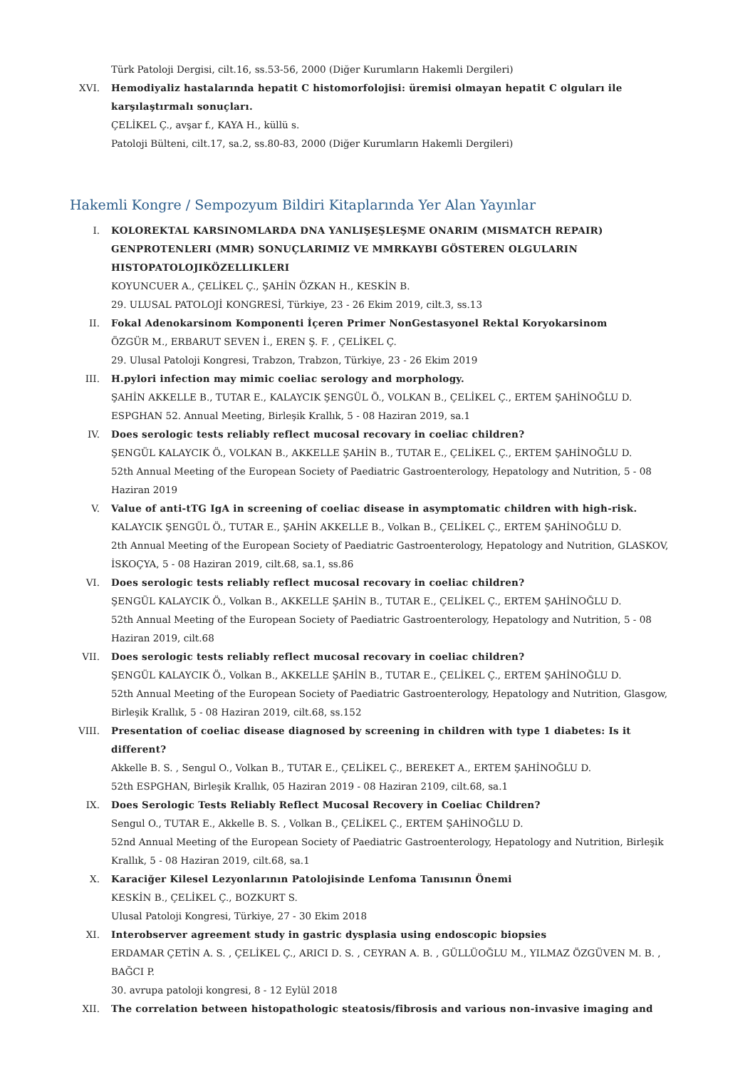Türk Patoloji Dergisi, cilt.16, ss.53-56, 2000 (Diğer Kurumların Hakemli Dergileri)
XVI. Hemodiyaliz hastalarında hepatit C histomorfolojisi: üremisi olmayan hepatit C olguları ile karşılaştırmalı sonuçları.
ÇELİKEL Ç., avşar f., KAYA H., küllü s.
Patoloji Bülteni, cilt.17, sa.2, ss.80-83, 2000 (Diğer Kurumların Hakemli Dergileri)
Hakemli Kongre / Sempozyum Bildiri Kitaplarında Yer Alan Yayınlar
I. KOLOREKTAL KARSINOMLARDA DNA YANLIŞEŞLEŞME ONARIM (MISMATCH REPAIR) GENPROTENLERI (MMR) SONUÇLARIMIZ VE MMRKAYBI GÖSTEREN OLGULARIN HISTOPATOLOJIKÖZELLIKLERI
KOYUNCUER A., ÇELİKEL Ç., ŞAHİN ÖZKAN H., KESKİN B.
29. ULUSAL PATOLOJİ KONGRESİ, Türkiye, 23 - 26 Ekim 2019, cilt.3, ss.13
II. Fokal Adenokarsinom Komponenti İçeren Primer NonGestasyonel Rektal Koryokarsinom
ÖZGÜR M., ERBARUT SEVEN İ., EREN Ş. F. , ÇELİKEL Ç.
29. Ulusal Patoloji Kongresi, Trabzon, Trabzon, Türkiye, 23 - 26 Ekim 2019
III. H.pylori infection may mimic coeliac serology and morphology.
ŞAHİN AKKELLE B., TUTAR E., KALAYCIK ŞENGÜL Ö., VOLKAN B., ÇELİKEL Ç., ERTEM ŞAHİNOĞLU D.
ESPGHAN 52. Annual Meeting, Birleşik Krallık, 5 - 08 Haziran 2019, sa.1
IV. Does serologic tests reliably reflect mucosal recovary in coeliac children?
ŞENGÜL KALAYCIK Ö., VOLKAN B., AKKELLE ŞAHİN B., TUTAR E., ÇELİKEL Ç., ERTEM ŞAHİNOĞLU D.
52th Annual Meeting of the European Society of Paediatric Gastroenterology, Hepatology and Nutrition, 5 - 08 Haziran 2019
V. Value of anti-tTG IgA in screening of coeliac disease in asymptomatic children with high-risk.
KALAYCIK ŞENGÜL Ö., TUTAR E., ŞAHİN AKKELLE B., Volkan B., ÇELİKEL Ç., ERTEM ŞAHİNOĞLU D.
2th Annual Meeting of the European Society of Paediatric Gastroenterology, Hepatology and Nutrition, GLASKOV, İSKOÇYA, 5 - 08 Haziran 2019, cilt.68, sa.1, ss.86
VI. Does serologic tests reliably reflect mucosal recovary in coeliac children?
ŞENGÜL KALAYCIK Ö., Volkan B., AKKELLE ŞAHİN B., TUTAR E., ÇELİKEL Ç., ERTEM ŞAHİNOĞLU D.
52th Annual Meeting of the European Society of Paediatric Gastroenterology, Hepatology and Nutrition, 5 - 08 Haziran 2019, cilt.68
VII. Does serologic tests reliably reflect mucosal recovary in coeliac children?
ŞENGÜL KALAYCIK Ö., Volkan B., AKKELLE ŞAHİN B., TUTAR E., ÇELİKEL Ç., ERTEM ŞAHİNOĞLU D.
52th Annual Meeting of the European Society of Paediatric Gastroenterology, Hepatology and Nutrition, Glasgow, Birleşik Krallık, 5 - 08 Haziran 2019, cilt.68, ss.152
VIII. Presentation of coeliac disease diagnosed by screening in children with type 1 diabetes: Is it different?
Akkelle B. S. , Sengul O., Volkan B., TUTAR E., ÇELİKEL Ç., BEREKET A., ERTEM ŞAHİNOĞLU D.
52th ESPGHAN, Birleşik Krallık, 05 Haziran 2019 - 08 Haziran 2109, cilt.68, sa.1
IX. Does Serologic Tests Reliably Reflect Mucosal Recovery in Coeliac Children?
Sengul O., TUTAR E., Akkelle B. S. , Volkan B., ÇELİKEL Ç., ERTEM ŞAHİNOĞLU D.
52nd Annual Meeting of the European Society of Paediatric Gastroenterology, Hepatology and Nutrition, Birleşik Krallık, 5 - 08 Haziran 2019, cilt.68, sa.1
X. Karaciğer Kilesel Lezyonlarının Patolojisinde Lenfoma Tanısının Önemi
KESKİN B., ÇELİKEL Ç., BOZKURT S.
Ulusal Patoloji Kongresi, Türkiye, 27 - 30 Ekim 2018
XI. Interobserver agreement study in gastric dysplasia using endoscopic biopsies
ERDAMAR ÇETİN A. S. , ÇELİKEL Ç., ARICI D. S. , CEYRAN A. B. , GÜLLÜOĞLU M., YILMAZ ÖZGÜVEN M. B. , BAĞCI P.
30. avrupa patoloji kongresi, 8 - 12 Eylül 2018
XII. The correlation between histopathologic steatosis/fibrosis and various non-invasive imaging and